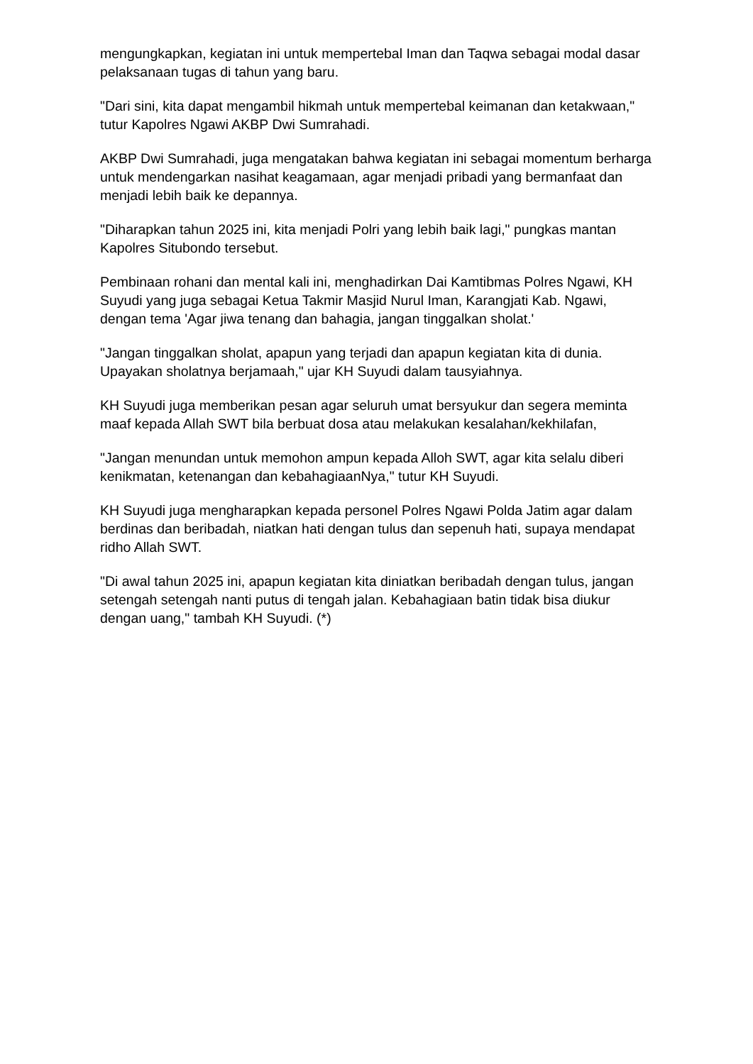mengungkapkan, kegiatan ini untuk mempertebal Iman dan Taqwa sebagai modal dasar pelaksanaan tugas di tahun yang baru.
"Dari sini, kita dapat mengambil hikmah untuk mempertebal keimanan dan ketakwaan," tutur Kapolres Ngawi AKBP Dwi Sumrahadi.
AKBP Dwi Sumrahadi, juga mengatakan bahwa kegiatan ini sebagai momentum berharga untuk mendengarkan nasihat keagamaan, agar menjadi pribadi yang bermanfaat dan menjadi lebih baik ke depannya.
"Diharapkan tahun 2025 ini, kita menjadi Polri yang lebih baik lagi," pungkas mantan Kapolres Situbondo tersebut.
Pembinaan rohani dan mental kali ini, menghadirkan Dai Kamtibmas Polres Ngawi, KH Suyudi yang juga sebagai Ketua Takmir Masjid Nurul Iman, Karangjati Kab. Ngawi, dengan tema 'Agar jiwa tenang dan bahagia, jangan tinggalkan sholat.'
"Jangan tinggalkan sholat, apapun yang terjadi dan apapun kegiatan kita di dunia. Upayakan sholatnya berjamaah," ujar KH Suyudi dalam tausyiahnya.
KH Suyudi juga memberikan pesan agar seluruh umat bersyukur dan segera meminta maaf kepada Allah SWT bila berbuat dosa atau melakukan kesalahan/kekhilafan,
"Jangan menundan untuk memohon ampun kepada Alloh SWT, agar kita selalu diberi kenikmatan, ketenangan dan kebahagiaanNya," tutur KH Suyudi.
KH Suyudi juga mengharapkan kepada personel Polres Ngawi Polda Jatim agar dalam berdinas dan beribadah, niatkan hati dengan tulus dan sepenuh hati, supaya mendapat ridho Allah SWT.
"Di awal tahun 2025 ini, apapun kegiatan kita diniatkan beribadah dengan tulus, jangan setengah setengah nanti putus di tengah jalan. Kebahagiaan batin tidak bisa diukur dengan uang," tambah KH Suyudi. (*)